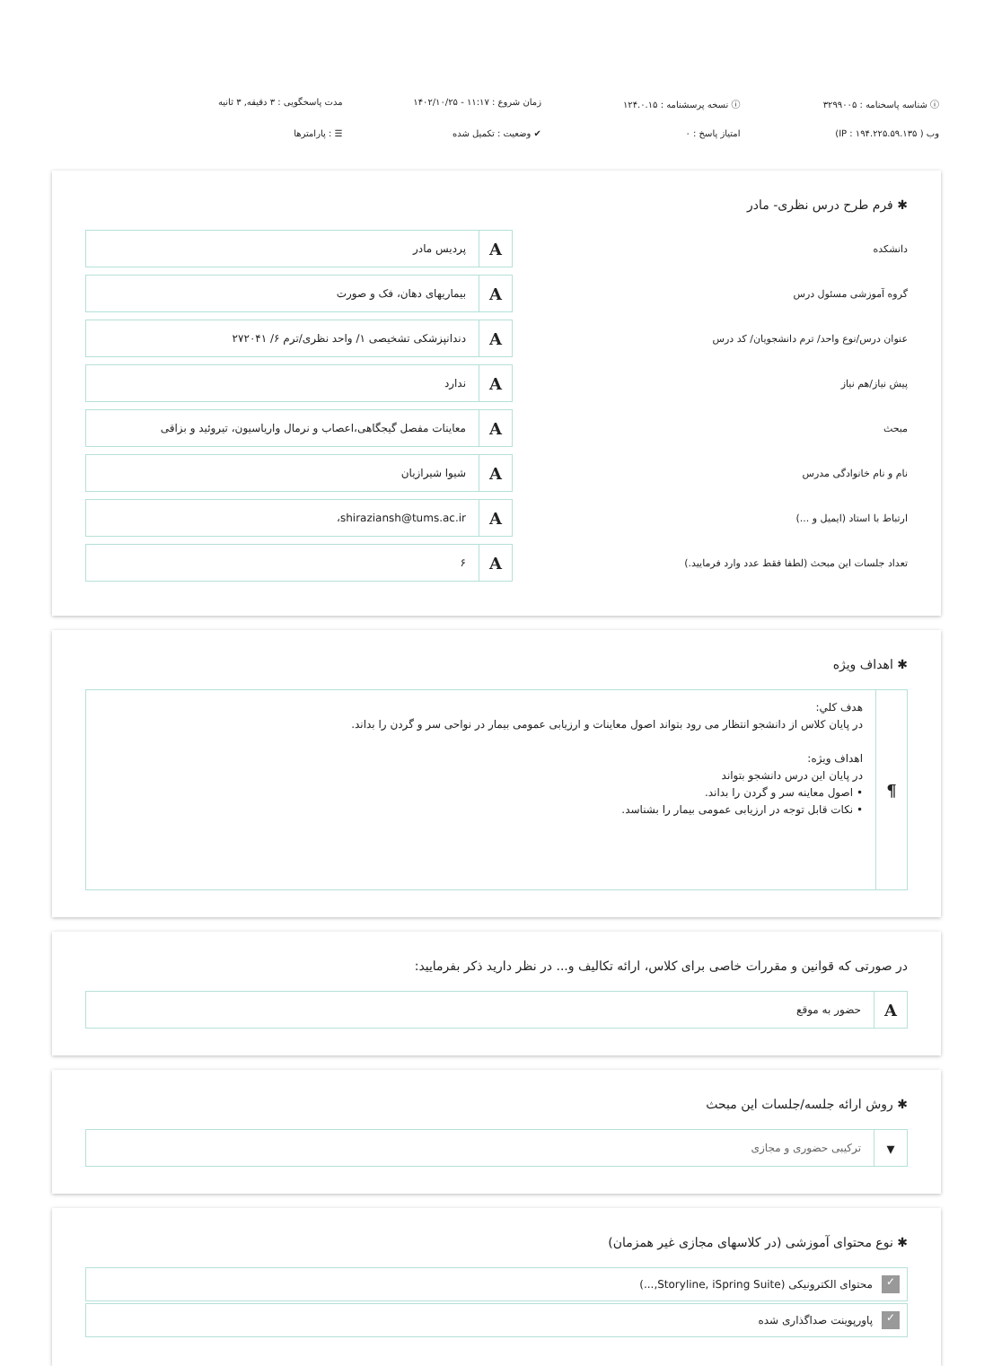ⓘ شناسه پاسخنامه : ۳۲۹۹۰۰۵
ⓘ نسخه پرسشنامه : ۱۲۴.۰.۱۵
زمان شروع : ۱۱:۱۷ - ۱۴۰۲/۱۰/۲۵
مدت پاسخگویی : ۳ دقیقه, ۳ ثانیه
وب ( IP : ۱۹۴.۲۲۵.۵۹.۱۳۵)
امتیاز پاسخ : ۰
✔ وضعیت : تکمیل شده
☰ : پارامترها
✱ فرم طرح درس نظری- مادر
دانشکده
A
پردیس مادر
گروه آموزشی مسئول درس
A
بیماریهای دهان، فک و صورت
عنوان درس/نوع واحد/ ترم دانشجویان/ کد درس
A
دندانپزشکی تشخیصی ۱/ واحد نظری/ترم ۶/ ۲۷۲۰۴۱
پیش نیاز/هم نیاز
A
ندارد
مبحث
A
معاینات مفصل گیجگاهی،اعصاب و نرمال واریاسیون، تیروئید و بزاقی
نام و نام خانوادگی مدرس
A
شیوا شیرازیان
ارتباط با استاد (ایمیل و ...)
A
shiraziansh@tums.ac.ir،
تعداد جلسات این مبحث (لطفا فقط عدد وارد فرمایید.)
A
۶
✱ اهداف ویژه
¶
هدف کلي:
در پایان کلاس از دانشجو انتظار می رود بتواند اصول معاینات و ارزیابی عمومی بیمار در نواحی سر و گردن را بداند.
اهداف ویژه:
در پایان این درس دانشجو بتواند
• اصول معاینه سر و گردن را بداند.
• نکات قابل توجه در ارزیابی عمومی بیمار را بشناسد.
در صورتی که قوانین و مقررات خاصی برای کلاس، ارائه تکالیف و... در نظر دارید ذکر بفرمایید:
A
حضور به موقع
✱ روش ارائه جلسه/جلسات این مبحث
▾
ترکیبی حضوری و مجازی
✱ نوع محتوای آموزشی (در کلاسهای مجازی غیر همزمان)
✓ محتوای الکترونیکی (Storyline, iSpring Suite,...)
✓ پاورپوینت صداگذاری شده